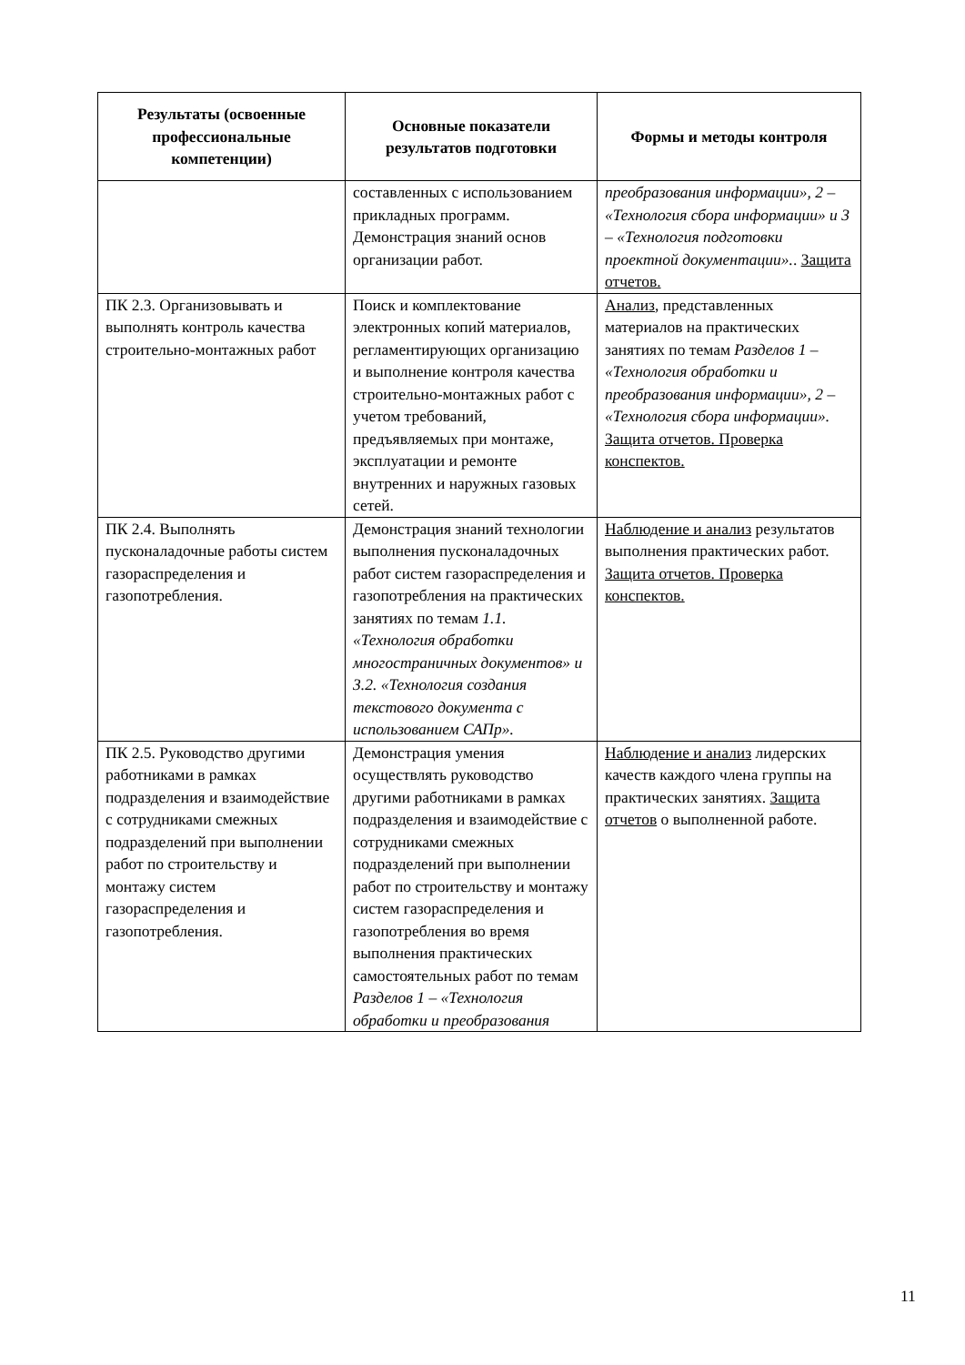| Результаты (освоенные профессиональные компетенции) | Основные показатели результатов подготовки | Формы и методы контроля |
| --- | --- | --- |
| | составленных с использованием прикладных программ. Демонстрация знаний основ организации работ. | преобразования информации», 2 – «Технология сбора информации» и 3 – «Технология подготовки проектной документации». . Защита отчетов. |
| ПК 2.3. Организовывать и выполнять контроль качества строительно-монтажных работ | Поиск и комплектование электронных копий материалов, регламентирующих организацию и выполнение контроля качества строительно-монтажных работ с учетом требований, предъявляемых при монтаже, эксплуатации и ремонте внутренних и наружных газовых сетей. | Анализ, представленных материалов на практических занятиях по темам Разделов 1 – «Технология обработки и преобразования информации», 2 – «Технология сбора информации». Защита отчетов. Проверка конспектов. |
| ПК 2.4. Выполнять пусконаладочные работы систем газораспределения и газопотребления. | Демонстрация знаний технологии выполнения пусконаладочных работ систем газораспределения и газопотребления на практических занятиях по темам 1.1. «Технология обработки многостраничных документов» и 3.2. «Технология создания текстового документа с использованием САПр». | Наблюдение и анализ результатов выполнения практических работ. Защита отчетов. Проверка конспектов. |
| ПК 2.5. Руководство другими работниками в рамках подразделения и взаимодействие с сотрудниками смежных подразделений при выполнении работ по строительству и монтажу систем газораспределения и газопотребления. | Демонстрация умения осуществлять руководство другими работниками в рамках подразделения и взаимодействие с сотрудниками смежных подразделений при выполнении работ по строительству и монтажу систем газораспределения и газопотребления во время выполнения практических самостоятельных работ по темам Разделов 1 – «Технология обработки и преобразования | Наблюдение и анализ лидерских качеств каждого члена группы на практических занятиях. Защита отчетов о выполненной работе. |
11